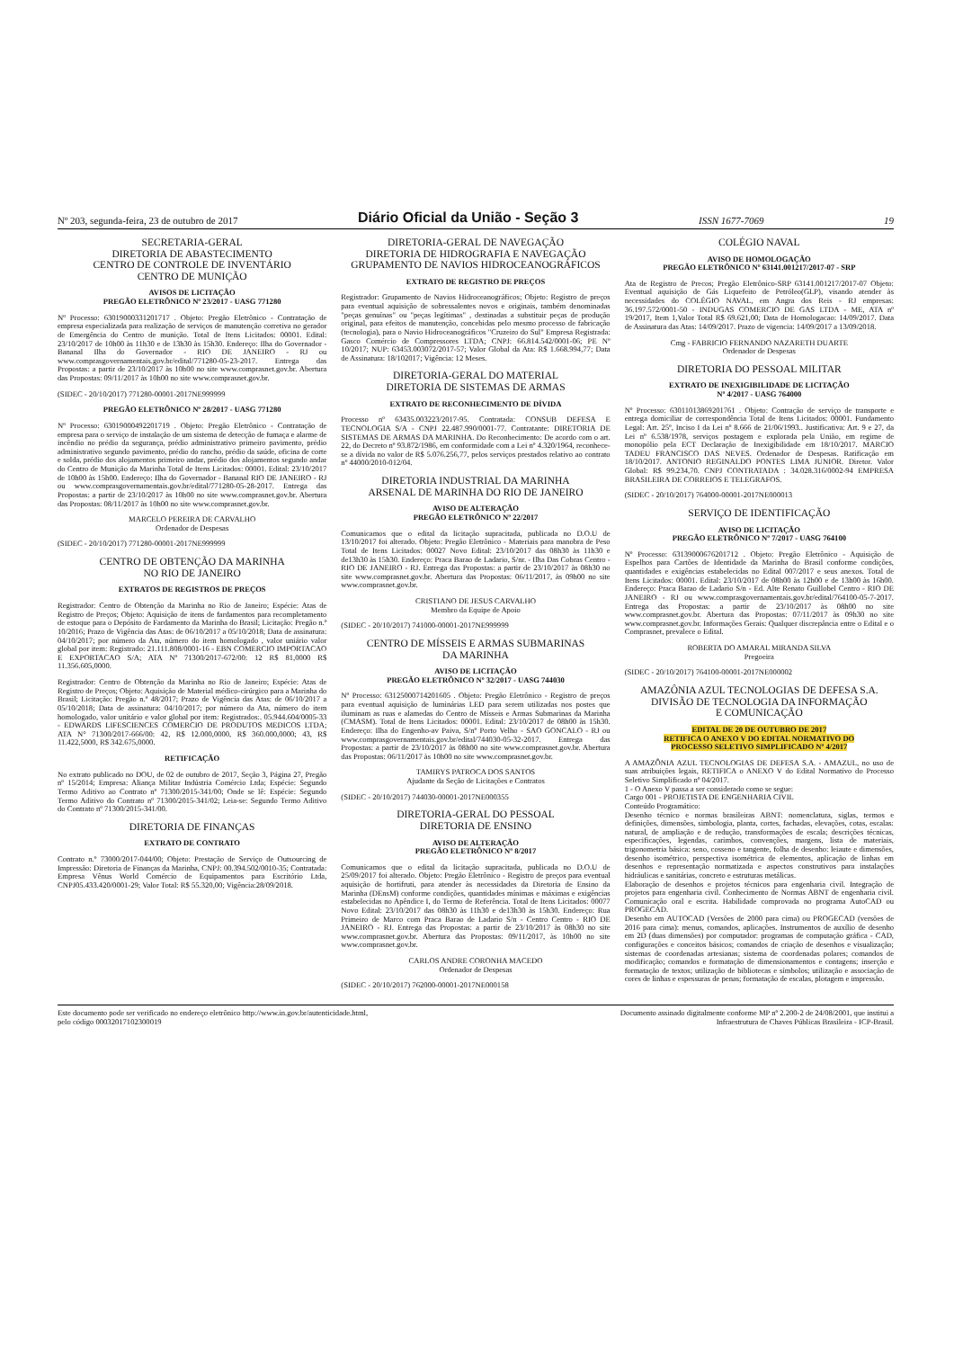Nº 203, segunda-feira, 23 de outubro de 2017 Diário Oficial da União - Seção 3 ISSN 1677-7069 19
SECRETARIA-GERAL
DIRETORIA DE ABASTECIMENTO
CENTRO DE CONTROLE DE INVENTÁRIO
CENTRO DE MUNIÇÃO
AVISOS DE LICITAÇÃO
PREGÃO ELETRÔNICO Nº 23/2017 - UASG 771280
Nº Processo: 63019000331201717 . Objeto: Pregão Eletrônico - Contratação de empresa especializada para realização de serviços de manutenção corretiva no gerador de Emergência do Centro de munição. Total de Itens Licitados: 00001. Edital: 23/10/2017 de 10h00 às 11h30 e de 13h30 às 15h30. Endereço: Ilha do Governador - Bananal Ilha do Governador - RIO DE JANEIRO - RJ ou www.comprasgovernamentais.gov.br/edital/771280-05-23-2017. Entrega das Propostas: a partir de 23/10/2017 às 10h00 no site www.comprasnet.gov.br. Abertura das Propostas: 09/11/2017 às 10h00 no site www.comprasnet.gov.br.
(SIDEC - 20/10/2017) 771280-00001-2017NE999999
PREGÃO ELETRÔNICO Nº 28/2017 - UASG 771280
Nº Processo: 63019000492201719 . Objeto: Pregão Eletrônico - Contratação de empresa para o serviço de instalação de um sistema de detecção de fumaça e alarme de incêndio no prédio da segurança, prédio administrativo primeiro pavimento, prédio administrativo segundo pavimento, prédio do rancho, prédio da saúde, oficina de corte e solda, prédio dos alojamentos primeiro andar, prédio dos alojamentos segundo andar do Centro de Munição da Marinha Total de Itens Licitados: 00001. Edital: 23/10/2017 de 10h00 às 15h00. Endereço: Ilha do Governador - Bananal RIO DE JANEIRO - RJ ou www.comprasgovernamentais.gov.br/edital/771280-05-28-2017. Entrega das Propostas: a partir de 23/10/2017 às 10h00 no site www.comprasnet.gov.br. Abertura das Propostas: 08/11/2017 às 10h00 no site www.comprasnet.gov.br.
MARCELO PEREIRA DE CARVALHO
Ordenador de Despesas
(SIDEC - 20/10/2017) 771280-00001-2017NE999999
CENTRO DE OBTENÇÃO DA MARINHA
NO RIO DE JANEIRO
EXTRATOS DE REGISTROS DE PREÇOS
Registrador: Centro de Obtenção da Marinha no Rio de Janeiro; Espécie: Atas de Registro de Preços; Objeto: Aquisição de itens de fardamentos para recompletamento de estoque para o Depósito de Fardamento da Marinha do Brasil; Licitação: Pregão n.º 10/2016; Prazo de Vigência das Atas: de 06/10/2017 a 05/10/2018; Data de assinatura: 04/10/2017; por número da Ata, número do item homologado , valor uniário valor global por item: Registrado: 21.111.808/0001-16 - EBN COMERCIO IMPORTACAO E EXPORTACAO S/A; ATA Nº 71300/2017-672/00: 12 R$ 81,0000 R$ 11.356.605,0000.
Registrador: Centro de Obtenção da Marinha no Rio de Janeiro; Espécie: Atas de Registro de Preços; Objeto: Aquisição de Material médico-cirúrgico para a Marinha do Brasil; Licitação: Pregão n.º 48/2017; Prazo de Vigência das Atas: de 06/10/2017 a 05/10/2018; Data de assinatura: 04/10/2017; por número da Ata, número do item homologado, valor unitário e valor global por item: Registrados:. 05.944.604/0005-33 - EDWARDS LIFESCIENCES COMERCIO DE PRODUTOS MEDICOS LTDA; ATA N° 71300/2017-666/00: 42, R$ 12.000,0000, R$ 360.000,0000; 43, R$ 11.422,5000, R$ 342.675,0000.
RETIFICAÇÃO
No extrato publicado no DOU, de 02 de outubro de 2017, Seção 3, Página 27, Pregão nº 15/2014; Empresa: Aliança Militar Indústria Comércio Ltda; Espécie: Segundo Termo Aditivo ao Contrato nº 71300/2015-341/00; Onde se lê: Espécie: Segundo Termo Aditivo do Contrato nº 71300/2015-341/02; Leia-se: Segundo Termo Aditivo do Contrato nº 71300/2015-341/00.
DIRETORIA DE FINANÇAS
EXTRATO DE CONTRATO
Contrato n.º 73000/2017-044/00; Objeto: Prestação de Serviço de Outsourcing de Impressão: Diretoria de Finanças da Marinha, CNPJ: 00.394.502/0010-35; Contratada: Empresa Vênus World Comércio de Equipamentos para Escritório Ltda, CNPJ05.433.420/0001-29; Valor Total: R$ 55.320,00; Vigência:28/09/2018.
DIRETORIA-GERAL DE NAVEGAÇÃO
DIRETORIA DE HIDROGRAFIA E NAVEGAÇÃO
GRUPAMENTO DE NAVIOS HIDROCEANOGRÁFICOS
EXTRATO DE REGISTRO DE PREÇOS
Registrador: Grupamento de Navios Hidroceanográficos; Objeto: Registro de preços para eventual aquisição de sobressalentes novos e originais, também denominadas "peças genuínas" ou "peças legítimas" , destinadas a substituir peças de produção original, para efeitos de manutenção, concebidas pelo mesmo processo de fabricação (tecnologia), para o Navio Hidroceanográficos "Cruzeiro do Sul" Empresa Registrada: Gasco Comércio de Compressores LTDA; CNPJ: 66.814.542/0001-06; PE Nº 10/2017; NUP: 63453.003072/2017-57; Valor Global da Ata: R$ 1.668.994,77; Data de Assinatura: 18/102017; Vigência: 12 Meses.
DIRETORIA-GERAL DO MATERIAL
DIRETORIA DE SISTEMAS DE ARMAS
EXTRATO DE RECONHECIMENTO DE DÍVIDA
Processo nº 63435.003223/2017-95. Contratada: CONSUB DEFESA E TECNOLOGIA S/A - CNPJ 22.487.990/0001-77. Contratante: DIRETORIA DE SISTEMAS DE ARMAS DA MARINHA. Do Reconhecimento: De acordo com o art. 22, do Decreto nº 93.872/1986, em conformidade com a Lei nº 4.320/1964, reconhece-se a dívida no valor de R$ 5.076.256,77, pelos serviços prestados relativo ao contrato nº 44000/2010-012/04.
DIRETORIA INDUSTRIAL DA MARINHA
ARSENAL DE MARINHA DO RIO DE JANEIRO
AVISO DE ALTERAÇÃO
PREGÃO ELETRÔNICO Nº 22/2017
Comunicamos que o edital da licitação supracitada, publicada no D.O.U de 13/10/2017 foi alterado. Objeto: Pregão Eletrônico - Materiais para manobra de Peso Total de Itens Licitados: 00027 Novo Edital: 23/10/2017 das 08h30 às 11h30 e de13h30 às 15h30. Endereço: Praca Barao de Ladario, S/nr. - Ilha Das Cobras Centro - RIO DE JANEIRO - RJ. Entrega das Propostas: a partir de 23/10/2017 às 08h30 no site www.comprasnet.gov.br. Abertura das Propostas: 06/11/2017, às 09h00 no site www.comprasnet.gov.br.
CRISTIANO DE JESUS CARVALHO
Membro da Equipe de Apoio
(SIDEC - 20/10/2017) 741000-00001-2017NE999999
CENTRO DE MÍSSEIS E ARMAS SUBMARINAS
DA MARINHA
AVISO DE LICITAÇÃO
PREGÃO ELETRÔNICO Nº 32/2017 - UASG 744030
Nº Processo: 63125000714201605 . Objeto: Pregão Eletrônico - Registro de preços para eventual aquisição de luminárias LED para serem utilizadas nos postes que iluminam as ruas e alamedas do Centro de Mísseis e Armas Submarinas da Marinha (CMASM). Total de Itens Licitados: 00001. Edital: 23/10/2017 de 08h00 às 15h30. Endereço: Ilha do Engenho-av Paiva, S/nº Porto Velho - SAO GONCALO - RJ ou www.comprasgovernamentais.gov.br/edital/744030-05-32-2017. Entrega das Propostas: a partir de 23/10/2017 às 08h00 no site www.comprasnet.gov.br. Abertura das Propostas: 06/11/2017 às 10h00 no site www.comprasnet.gov.br.
TAMIRYS PATROCA DOS SANTOS
Ajudante da Seção de Licitações e Contratos
(SIDEC - 20/10/2017) 744030-00001-2017NE000355
DIRETORIA-GERAL DO PESSOAL
DIRETORIA DE ENSINO
AVISO DE ALTERAÇÃO
PREGÃO ELETRÔNICO Nº 8/2017
Comunicamos que o edital da licitação supracitada, publicada no D.O.U de 25/09/2017 foi alterado. Objeto: Pregão Eletrônico - Registro de preços para eventual aquisição de hortifruti, para atender às necessidades da Diretoria de Ensino da Marinha (DEnsM) conforme condições, quantidades mínimas e máximas e exigências estabelecidas no Apêndice I, do Termo de Referência. Total de Itens Licitados: 00077 Novo Edital: 23/10/2017 das 08h30 às 11h30 e de13h30 às 15h30. Endereço: Rua Primeiro de Marco com Praca Barao de Ladario S/n - Centro Centro - RIO DE JANEIRO - RJ. Entrega das Propostas: a partir de 23/10/2017 às 08h30 no site www.comprasnet.gov.br. Abertura das Propostas: 09/11/2017, às 10h00 no site www.comprasnet.gov.br.
CARLOS ANDRE CORONHA MACEDO
Ordenador de Despesas
(SIDEC - 20/10/2017) 762000-00001-2017NE000158
COLÉGIO NAVAL
AVISO DE HOMOLOGAÇÃO
PREGÃO ELETRÔNICO Nº 63141.001217/2017-07 - SRP
Ata de Registro de Precos; Pregão Eletrônico-SRP 63141.001217/2017-07 Objeto: Eventual aquisição de Gás Liquefeito de Petróleo(GLP), visando atender às necessidades do COLÉGIO NAVAL, em Angra dos Reis - RJ empresas: 36.197.572/0001-50 - INDUGAS COMERCIO DE GAS LTDA - ME, ATA nº 19/2017, Item 1,Valor Total R$ 69.621,00; Data de Homologacao: 14/09/2017. Data de Assinatura das Atas: 14/09/2017. Prazo de vigencia: 14/09/2017 a 13/09/2018.
Cmg - FABRICIO FERNANDO NAZARETH DUARTE
Ordenador de Despesas
DIRETORIA DO PESSOAL MILITAR
EXTRATO DE INEXIGIBILIDADE DE LICITAÇÃO
Nº 4/2017 - UASG 764000
Nº Processo: 63011013869201761 . Objeto: Contração de serviço de transporte e entrega domiciliar de correspondência Total de Itens Licitados: 00001. Fundamento Legal: Art. 25º, Inciso I da Lei nº 8.666 de 21/06/1993.. Justificativa: Art. 9 e 27, da Lei nº 6.538/1978, serviços postagem e explorada pela União, em regime de monopólio pela ECT Declaração de Inexigibilidade em 18/10/2017. MARCIO TADEU FRANCISCO DAS NEVES. Ordenador de Despesas. Ratificação em 18/10/2017. ANTONIO REGINALDO PONTES LIMA JUNIOR. Diretor. Valor Global: R$ 99.234,70. CNPJ CONTRATADA : 34.028.316/0002-94 EMPRESA BRASILEIRA DE CORREIOS E TELEGRAFOS.
(SIDEC - 20/10/2017) 764000-00001-2017NE000013
SERVIÇO DE IDENTIFICAÇÃO
AVISO DE LICITAÇÃO
PREGÃO ELETRÔNICO Nº 7/2017 - UASG 764100
Nº Processo: 63139000676201712 . Objeto: Pregão Eletrônico - Aquisição de Espelhos para Cartões de Identidade da Marinha do Brasil conforme condições, quantidades e exigências estabelecidas no Edital 007/2017 e seus anexos. Total de Itens Licitados: 00001. Edital: 23/10/2017 de 08h00 às 12h00 e de 13h00 às 16h00. Endereço: Praca Barao de Ladario S/n - Ed. Alte Renato Guillobel Centro - RIO DE JANEIRO - RJ ou www.comprasgovernamentais.gov.br/edital/764100-05-7-2017. Entrega das Propostas: a partir de 23/10/2017 às 08h00 no site www.comprasnet.gov.br. Abertura das Propostas: 07/11/2017 às 09h30 no site www.comprasnet.gov.br. Informações Gerais: Qualquer discrepância entre o Edital e o Comprasnet, prevalece o Edital.
ROBERTA DO AMARAL MIRANDA SILVA
Pregoeira
(SIDEC - 20/10/2017) 764100-00001-2017NE000002
AMAZÔNIA AZUL TECNOLOGIAS DE DEFESA S.A.
DIVISÃO DE TECNOLOGIA DA INFORMAÇÃO
E COMUNICAÇÃO
EDITAL DE 20 DE OUTUBRO DE 2017
RETIFICA O ANEXO V DO EDITAL NORMATIVO DO
PROCESSO SELETIVO SIMPLIFICADO Nº 4/2017
A AMAZÔNIA AZUL TECNOLOGIAS DE DEFESA S.A. - AMAZUL, no uso de suas atribuições legais, RETIFICA o ANEXO V do Edital Normativo do Processo Seletivo Simplificado nº 04/2017.
1 - O Anexo V passa a ser considerado como se segue:
Cargo 001 - PROJETISTA DE ENGENHARIA CIVIL
Conteúdo Programático:
Desenho técnico e normas brasileiras ABNT: nomenclatura, siglas, termos e definições, dimensões, simbologia, planta, cortes, fachadas, elevações, cotas, escalas: natural, de ampliação e de redução, transformações de escala; descrições técnicas, especificações, legendas, carimbos, convenções, margens, lista de materiais, trigonometria básica: seno, cosseno e tangente, folha de desenho: leiaute e dimensões, desenho isométrico, perspectiva isométrica de elementos, aplicação de linhas em desenhos e representação normatizada e aspectos construtivos para instalações hidráulicas e sanitárias, concreto e estruturas metálicas.
Elaboração de desenhos e projetos técnicos para engenharia civil. Integração de projetos para engenharia civil. Conhecimento de Normas ABNT de engenharia civil. Comunicação oral e escrita. Habilidade comprovada no programa AutoCAD ou PROGECAD.
Desenho em AUTOCAD (Versões de 2000 para cima) ou PROGECAD (versões de 2016 para cima): menus, comandos, aplicações. Instrumentos de auxílio de desenho em 2D (duas dimensões) por computador: programas de computação gráfica - CAD, configurações e conceitos básicos; comandos de criação de desenhos e visualização; sistemas de coordenadas artesianas; sistema de coordenadas polares; comandos de modificação; comandos e formatação de dimensionamentos e contagens; inserção e formatação de textos; utilização de bibliotecas e símbolos; utilização e associação de cores de linhas e espessuras de penas; formatação de escalas, plotagem e impressão.
Este documento pode ser verificado no endereço eletrônico http://www.in.gov.br/autenticidade.html,
pelo código 00032017102300019 Documento assinado digitalmente conforme MP nº 2.200-2 de 24/08/2001, que institui a
Infraestrutura de Chaves Públicas Brasileira - ICP-Brasil.